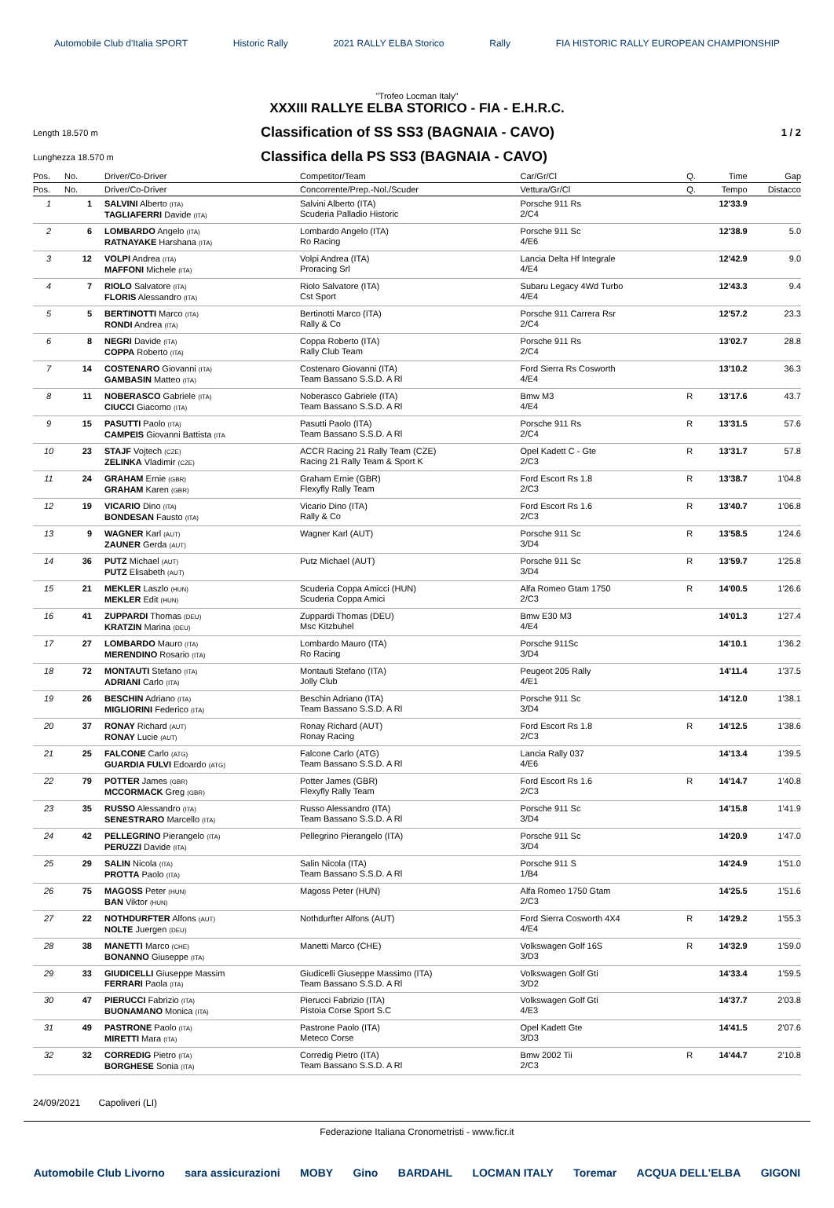Automobile Club d'Italia SPORT Historic Rally 2021 RALLY ELBA Storico Rally FIA HISTORIC RALLY EUROPEAN CHAMPIONSHIP
"Trofeo Locman Italy"
XXXIII RALLYE ELBA STORICO - FIA - E.H.R.C.
Length 18.570 m
Classification of SS SS3 (BAGNAIA - CAVO)
1 / 2
Lunghezza 18.570 m
Classifica della PS SS3 (BAGNAIA - CAVO)
| Pos. | No. | Driver/Co-Driver | Competitor/Team | Car/Gr/Cl | Q. | Time | Gap |
| --- | --- | --- | --- | --- | --- | --- | --- |
| Pos. | No. | Driver/Co-Driver | Concorrente/Prep.-Nol./Scuder | Vettura/Gr/Cl | Q. | Tempo | Distacco |
| 1 | 1 | SALVINI Alberto (ITA) TAGLIAFERRI Davide (ITA) | Salvini Alberto (ITA) Scuderia Palladio Historic | Porsche 911 Rs 2/C4 | | 12'33.9 | |
| 2 | 6 | LOMBARDO Angelo (ITA) RATNAYAKE Harshana (ITA) | Lombardo Angelo (ITA) Ro Racing | Porsche 911 Sc 4/E6 | | 12'38.9 | 5.0 |
| 3 | 12 | VOLPI Andrea (ITA) MAFFONI Michele (ITA) | Volpi Andrea (ITA) Proracing Srl | Lancia Delta Hf Integrale 4/E4 | | 12'42.9 | 9.0 |
| 4 | 7 | RIOLO Salvatore (ITA) FLORIS Alessandro (ITA) | Riolo Salvatore (ITA) Cst Sport | Subaru Legacy 4Wd Turbo 4/E4 | | 12'43.3 | 9.4 |
| 5 | 5 | BERTINOTTI Marco (ITA) RONDI Andrea (ITA) | Bertinotti Marco (ITA) Rally & Co | Porsche 911 Carrera Rsr 2/C4 | | 12'57.2 | 23.3 |
| 6 | 8 | NEGRI Davide (ITA) COPPA Roberto (ITA) | Coppa Roberto (ITA) Rally Club Team | Porsche 911 Rs 2/C4 | | 13'02.7 | 28.8 |
| 7 | 14 | COSTENARO Giovanni (ITA) GAMBASIN Matteo (ITA) | Costenaro Giovanni (ITA) Team Bassano S.S.D. A Rl | Ford Sierra Rs Cosworth 4/E4 | | 13'10.2 | 36.3 |
| 8 | 11 | NOBERASCO Gabriele (ITA) CIUCCI Giacomo (ITA) | Noberasco Gabriele (ITA) Team Bassano S.S.D. A Rl | Bmw M3 4/E4 | R | 13'17.6 | 43.7 |
| 9 | 15 | PASUTTI Paolo (ITA) CAMPEIS Giovanni Battista (ITA | Pasutti Paolo (ITA) Team Bassano S.S.D. A Rl | Porsche 911 Rs 2/C4 | R | 13'31.5 | 57.6 |
| 10 | 23 | STAJF Vojtech (CZE) ZELINKA Vladimir (CZE) | ACCR Racing 21 Rally Team (CZE) Racing 21 Rally Team & Sport K | Opel Kadett C - Gte 2/C3 | R | 13'31.7 | 57.8 |
| 11 | 24 | GRAHAM Ernie (GBR) GRAHAM Karen (GBR) | Graham Ernie (GBR) Flexyfly Rally Team | Ford Escort Rs 1.8 2/C3 | R | 13'38.7 | 1'04.8 |
| 12 | 19 | VICARIO Dino (ITA) BONDESAN Fausto (ITA) | Vicario Dino (ITA) Rally & Co | Ford Escort Rs 1.6 2/C3 | R | 13'40.7 | 1'06.8 |
| 13 | 9 | WAGNER Karl (AUT) ZAUNER Gerda (AUT) | Wagner Karl (AUT) | Porsche 911 Sc 3/D4 | R | 13'58.5 | 1'24.6 |
| 14 | 36 | PUTZ Michael (AUT) PUTZ Elisabeth (AUT) | Putz Michael (AUT) | Porsche 911 Sc 3/D4 | R | 13'59.7 | 1'25.8 |
| 15 | 21 | MEKLER Laszlo (HUN) MEKLER Edit (HUN) | Scuderia Coppa Amicci (HUN) Scuderia Coppa Amici | Alfa Romeo Gtam 1750 2/C3 | R | 14'00.5 | 1'26.6 |
| 16 | 41 | ZUPPARDI Thomas (DEU) KRATZIN Marina (DEU) | Zuppardi Thomas (DEU) Msc Kitzbuhel | Bmw E30 M3 4/E4 | | 14'01.3 | 1'27.4 |
| 17 | 27 | LOMBARDO Mauro (ITA) MERENDINO Rosario (ITA) | Lombardo Mauro (ITA) Ro Racing | Porsche 911Sc 3/D4 | | 14'10.1 | 1'36.2 |
| 18 | 72 | MONTAUTI Stefano (ITA) ADRIANI Carlo (ITA) | Montauti Stefano (ITA) Jolly Club | Peugeot 205 Rally 4/E1 | | 14'11.4 | 1'37.5 |
| 19 | 26 | BESCHIN Adriano (ITA) MIGLIORINI Federico (ITA) | Beschin Adriano (ITA) Team Bassano S.S.D. A Rl | Porsche 911 Sc 3/D4 | | 14'12.0 | 1'38.1 |
| 20 | 37 | RONAY Richard (AUT) RONAY Lucie (AUT) | Ronay Richard (AUT) Ronay Racing | Ford Escort Rs 1.8 2/C3 | R | 14'12.5 | 1'38.6 |
| 21 | 25 | FALCONE Carlo (ATG) GUARDIA FULVI Edoardo (ATG) | Falcone Carlo (ATG) Team Bassano S.S.D. A Rl | Lancia Rally 037 4/E6 | | 14'13.4 | 1'39.5 |
| 22 | 79 | POTTER James (GBR) MCCORMACK Greg (GBR) | Potter James (GBR) Flexyfly Rally Team | Ford Escort Rs 1.6 2/C3 | R | 14'14.7 | 1'40.8 |
| 23 | 35 | RUSSO Alessandro (ITA) SENESTRARO Marcello (ITA) | Russo Alessandro (ITA) Team Bassano S.S.D. A Rl | Porsche 911 Sc 3/D4 | | 14'15.8 | 1'41.9 |
| 24 | 42 | PELLEGRINO Pierangelo (ITA) PERUZZI Davide (ITA) | Pellegrino Pierangelo (ITA) | Porsche 911 Sc 3/D4 | | 14'20.9 | 1'47.0 |
| 25 | 29 | SALIN Nicola (ITA) PROTTA Paolo (ITA) | Salin Nicola (ITA) Team Bassano S.S.D. A Rl | Porsche 911 S 1/B4 | | 14'24.9 | 1'51.0 |
| 26 | 75 | MAGOSS Peter (HUN) BAN Viktor (HUN) | Magoss Peter (HUN) | Alfa Romeo 1750 Gtam 2/C3 | | 14'25.5 | 1'51.6 |
| 27 | 22 | NOTHDURFTER Alfons (AUT) NOLTE Juergen (DEU) | Nothdurfter Alfons (AUT) | Ford Sierra Cosworth 4X4 4/E4 | R | 14'29.2 | 1'55.3 |
| 28 | 38 | MANETTI Marco (CHE) BONANNO Giuseppe (ITA) | Manetti Marco (CHE) | Volkswagen Golf 16S 3/D3 | R | 14'32.9 | 1'59.0 |
| 29 | 33 | GIUDICELLI Giuseppe Massim FERRARI Paola (ITA) | Giudicelli Giuseppe Massimo (ITA) Team Bassano S.S.D. A Rl | Volkswagen Golf Gti 3/D2 | | 14'33.4 | 1'59.5 |
| 30 | 47 | PIERUCCI Fabrizio (ITA) BUONAMANO Monica (ITA) | Pierucci Fabrizio (ITA) Pistoia Corse Sport S.C | Volkswagen Golf Gti 4/E3 | | 14'37.7 | 2'03.8 |
| 31 | 49 | PASTRONE Paolo (ITA) MIRETTI Mara (ITA) | Pastrone Paolo (ITA) Meteco Corse | Opel Kadett Gte 3/D3 | | 14'41.5 | 2'07.6 |
| 32 | 32 | CORREDIG Pietro (ITA) BORGHESE Sonia (ITA) | Corredig Pietro (ITA) Team Bassano S.S.D. A Rl | Bmw 2002 Tii 2/C3 | R | 14'44.7 | 2'10.8 |
24/09/2021 Capoliveri (LI)
Federazione Italiana Cronometristi - www.ficr.it
Automobile Club Livorno sara assicurazioni MOBY Gino BARDAHL LOCMAN ITALY Toremar ACQUA DELL'ELBA GIGONI